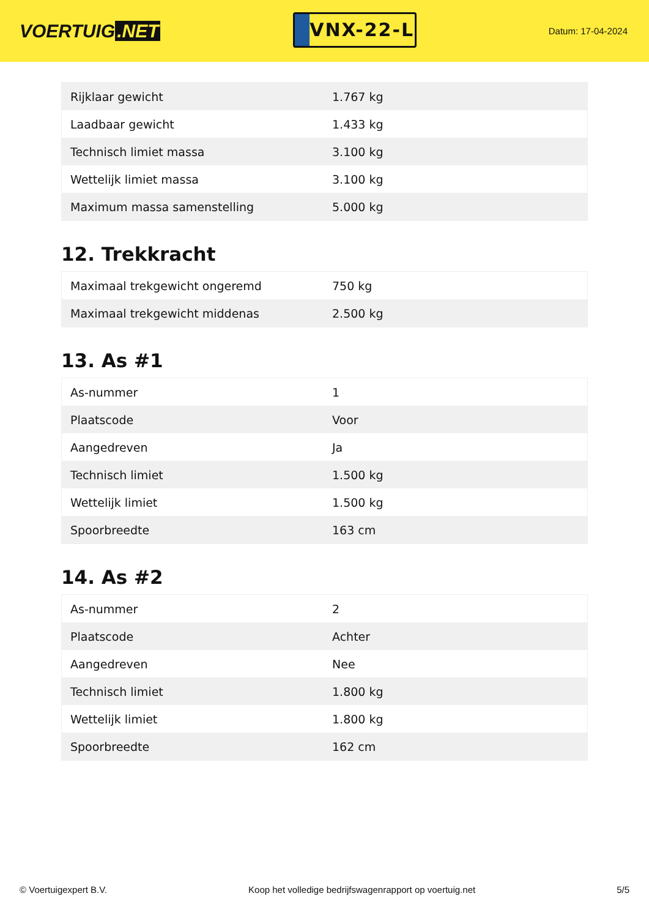VOERTUIG.NET
VNX-22-L
Datum: 17-04-2024
| Rijklaar gewicht | 1.767 kg |
| Laadbaar gewicht | 1.433 kg |
| Technisch limiet massa | 3.100 kg |
| Wettelijk limiet massa | 3.100 kg |
| Maximum massa samenstelling | 5.000 kg |
12. Trekkracht
| Maximaal trekgewicht ongeremd | 750 kg |
| Maximaal trekgewicht middenas | 2.500 kg |
13. As #1
| As-nummer | 1 |
| Plaatscode | Voor |
| Aangedreven | Ja |
| Technisch limiet | 1.500 kg |
| Wettelijk limiet | 1.500 kg |
| Spoorbreedte | 163 cm |
14. As #2
| As-nummer | 2 |
| Plaatscode | Achter |
| Aangedreven | Nee |
| Technisch limiet | 1.800 kg |
| Wettelijk limiet | 1.800 kg |
| Spoorbreedte | 162 cm |
© Voertuigexpert B.V. Koop het volledige bedrijfswagenrapport op voertuig.net 5/5